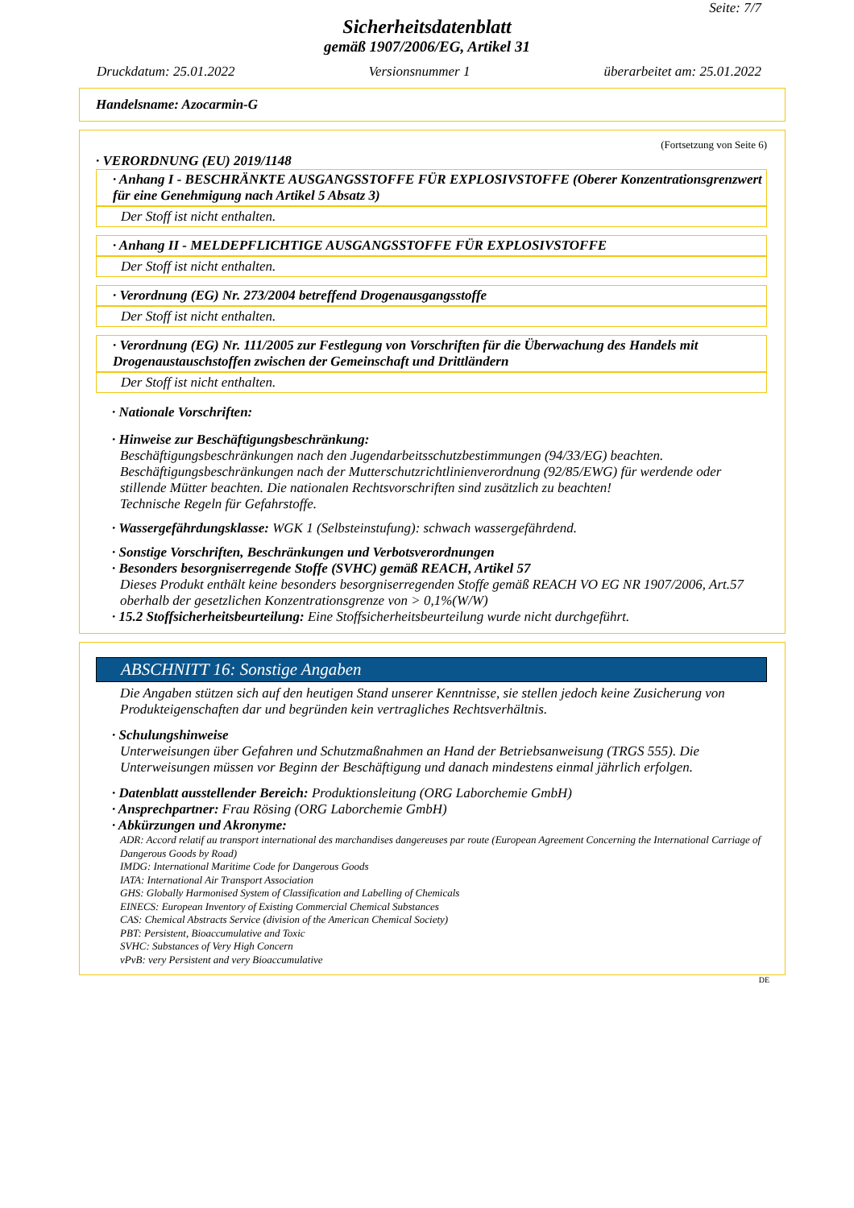Seite: 7/7
Sicherheitsdatenblatt
gemäß 1907/2006/EG, Artikel 31
Druckdatum: 25.01.2022 Versionsnummer 1 überarbeitet am: 25.01.2022
Handelsname: Azocarmin-G
(Fortsetzung von Seite 6)
· VERORDNUNG (EU) 2019/1148
· Anhang I - BESCHRÄNKTE AUSGANGSSTOFFE FÜR EXPLOSIVSTOFFE (Oberer Konzentrationsgrenzwert für eine Genehmigung nach Artikel 5 Absatz 3)
Der Stoff ist nicht enthalten.
· Anhang II - MELDEPFLICHTIGE AUSGANGSSTOFFE FÜR EXPLOSIVSTOFFE
Der Stoff ist nicht enthalten.
· Verordnung (EG) Nr. 273/2004 betreffend Drogenausgangsstoffe
Der Stoff ist nicht enthalten.
· Verordnung (EG) Nr. 111/2005 zur Festlegung von Vorschriften für die Überwachung des Handels mit Drogenaustauschstoffen zwischen der Gemeinschaft und Drittländern
Der Stoff ist nicht enthalten.
· Nationale Vorschriften:
· Hinweise zur Beschäftigungsbeschränkung:
Beschäftigungsbeschränkungen nach den Jugendarbeitsschutzbestimmungen (94/33/EG) beachten.
Beschäftigungsbeschränkungen nach der Mutterschutzrichtlinienverordnung (92/85/EWG) für werdende oder stillende Mütter beachten. Die nationalen Rechtsvorschriften sind zusätzlich zu beachten!
Technische Regeln für Gefahrstoffe.
· Wassergefährdungsklasse: WGK 1 (Selbsteinstufung): schwach wassergefährdend.
· Sonstige Vorschriften, Beschränkungen und Verbotsverordnungen
· Besonders besorgniserregende Stoffe (SVHC) gemäß REACH, Artikel 57
Dieses Produkt enthält keine besonders besorgniserregenden Stoffe gemäß REACH VO EG NR 1907/2006, Art.57 oberhalb der gesetzlichen Konzentrationsgrenze von > 0,1%(W/W)
· 15.2 Stoffsicherheitsbeurteilung: Eine Stoffsicherheitsbeurteilung wurde nicht durchgeführt.
ABSCHNITT 16: Sonstige Angaben
Die Angaben stützen sich auf den heutigen Stand unserer Kenntnisse, sie stellen jedoch keine Zusicherung von Produkteigenschaften dar und begründen kein vertragliches Rechtsverhältnis.
· Schulungshinweise
Unterweisungen über Gefahren und Schutzmaßnahmen an Hand der Betriebsanweisung (TRGS 555). Die Unterweisungen müssen vor Beginn der Beschäftigung und danach mindestens einmal jährlich erfolgen.
· Datenblatt ausstellender Bereich: Produktionsleitung (ORG Laborchemie GmbH)
· Ansprechpartner: Frau Rösing (ORG Laborchemie GmbH)
· Abkürzungen und Akronyme:
ADR: Accord relatif au transport international des marchandises dangereuses par route (European Agreement Concerning the International Carriage of Dangerous Goods by Road)
IMDG: International Maritime Code for Dangerous Goods
IATA: International Air Transport Association
GHS: Globally Harmonised System of Classification and Labelling of Chemicals
EINECS: European Inventory of Existing Commercial Chemical Substances
CAS: Chemical Abstracts Service (division of the American Chemical Society)
PBT: Persistent, Bioaccumulative and Toxic
SVHC: Substances of Very High Concern
vPvB: very Persistent and very Bioaccumulative
DE